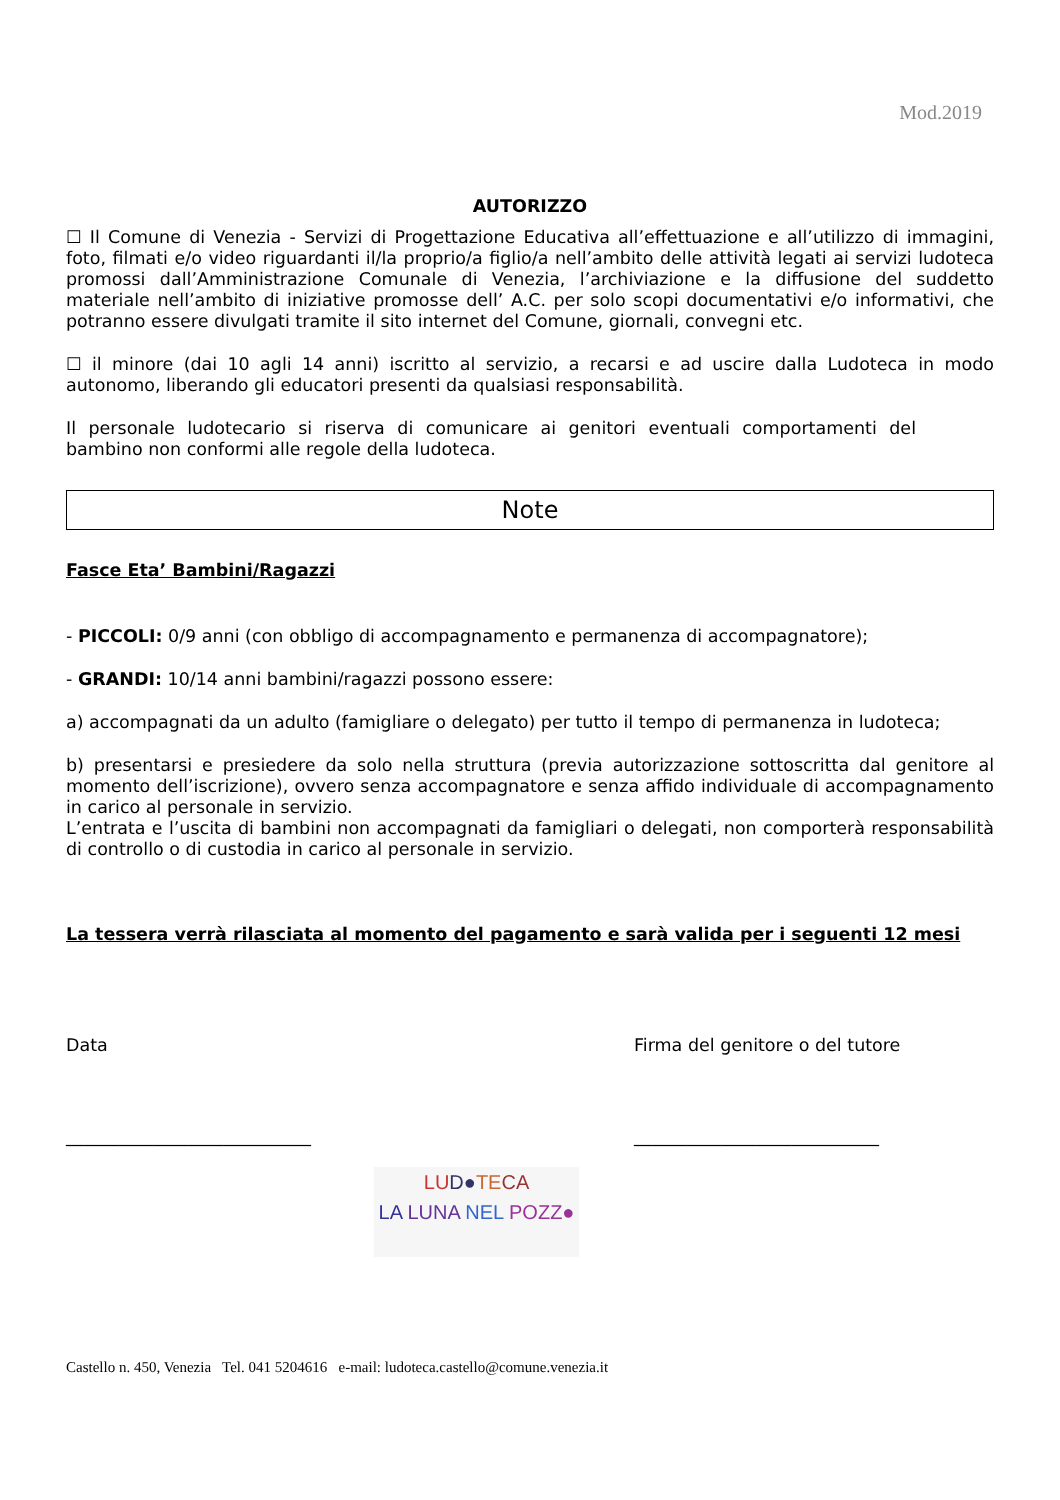Mod.2019
AUTORIZZO
☐ Il Comune di Venezia - Servizi di Progettazione Educativa all’effettuazione e all’utilizzo di immagini, foto, filmati e/o video riguardanti il/la proprio/a figlio/a nell’ambito delle attività legati ai servizi ludoteca promossi dall’Amministrazione Comunale di Venezia, l’archiviazione e la diffusione del suddetto materiale nell’ambito di iniziative promosse dell’ A.C. per solo scopi documentativi e/o informativi, che potranno essere divulgati tramite il sito internet del Comune, giornali, convegni etc.
☐ il minore (dai 10 agli 14 anni) iscritto al servizio, a recarsi e ad uscire dalla Ludoteca in modo autonomo, liberando gli educatori presenti da qualsiasi responsabilità.
Il personale ludotecario si riserva di comunicare ai genitori eventuali comportamenti del bambino non conformi alle regole della ludoteca.
Note
Fasce Eta’ Bambini/Ragazzi
- PICCOLI: 0/9 anni (con obbligo di accompagnamento e permanenza di accompagnatore);
- GRANDI: 10/14 anni bambini/ragazzi possono essere:
a) accompagnati da un adulto (famigliare o delegato) per tutto il tempo di permanenza in ludoteca;
b) presentarsi e presiedere da solo nella struttura (previa autorizzazione sottoscritta dal genitore al momento dell’iscrizione), ovvero senza accompagnatore e senza affido individuale di accompagnamento in carico al personale in servizio.
L’entrata e l’uscita di bambini non accompagnati da famigliari o delegati, non comporterà responsabilità di controllo o di custodia in carico al personale in servizio.
La tessera verrà rilasciata al momento del pagamento e sarà valida per i seguenti 12 mesi
Data Firma del genitore o del tutore
____________________________ ____________________________
LU D●TE CA
LA LUNA NEL POZZ●
Castello n. 450, Venezia Tel. 041 5204616 e-mail: ludoteca.castello@comune.venezia.it